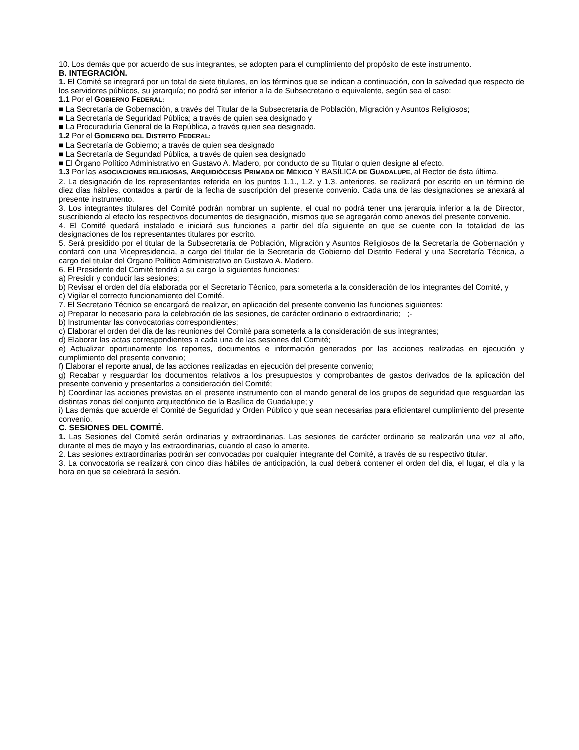10. Los demás que por acuerdo de sus integrantes, se adopten para el cumplimiento del propósito de este instrumento.
B. INTEGRACIÓN.
1. El Comité se integrará por un total de siete titulares, en los términos que se indican a continuación, con la salvedad que respecto de los servidores públicos, su jerarquía; no podrá ser inferior a la de Subsecretario o equivalente, según sea el caso:
1.1 Por el GOBIERNO FEDERAL:
■ La Secretaría de Gobernación, a través del Titular de la Subsecretaría de Población, Migración y Asuntos Religiosos;
■ La Secretaría de Seguridad Pública; a través de quien sea designado y
■ La Procuraduría General de la República, a través quien sea designado.
1.2 Por el GOBIERNO DEL DISTRITO FEDERAL:
■ La Secretaría de Gobierno; a través de quien sea designado
■ La Secretaría de Segundad Pública, a través de quien sea designado
■ El Órgano Político Administrativo en Gustavo A. Madero, por conducto de su Titular o quien designe al efecto.
1.3 Por las ASOCIACIONES RELIGIOSAS, ARQUIDIÓCESIS PRIMADA DE MÉXICO Y BASÍLICA DE GUADALUPE, al Rector de ésta última.
2. La designación de los representantes referida en los puntos 1.1., 1.2. y 1.3. anteriores, se realizará por escrito en un término de diez días hábiles, contados a partir de la fecha de suscripción del presente convenio. Cada una de las designaciones se anexará al presente instrumento.
3. Los integrantes titulares del Comité podrán nombrar un suplente, el cual no podrá tener una jerarquía inferior a la de Director, suscribiendo al efecto los respectivos documentos de designación, mismos que se agregarán como anexos del presente convenio.
4. El Comité quedará instalado e iniciará sus funciones a partir del día siguiente en que se cuente con la totalidad de las designaciones de los representantes titulares por escrito.
5. Será presidido por el titular de la Subsecretaría de Población, Migración y Asuntos Religiosos de la Secretaría de Gobernación y contará con una Vicepresidencia, a cargo del titular de la Secretaría de Gobierno del Distrito Federal y una Secretaría Técnica, a cargo del titular del Órgano Político Administrativo en Gustavo A. Madero.
6. El Presidente del Comité tendrá a su cargo la siguientes funciones:
a) Presidir y conducir las sesiones;
b) Revisar el orden del día elaborada por el Secretario Técnico, para someterla a la consideración de los integrantes del Comité, y
c) Vigilar el correcto funcionamiento del Comité.
7. El Secretario Técnico se encargará de realizar, en aplicación del presente convenio las funciones siguientes:
a) Preparar lo necesario para la celebración de las sesiones, de carácter ordinario o extraordinario; ;-
b) Instrumentar las convocatorias correspondientes;
c) Elaborar el orden del día de las reuniones del Comité para someterla a la consideración de sus integrantes;
d) Elaborar las actas correspondientes a cada una de las sesiones del Comité;
e) Actualizar oportunamente los reportes, documentos e información generados por las acciones realizadas en ejecución y cumplimiento del presente convenio;
f) Elaborar el reporte anual, de las acciones realizadas en ejecución del presente convenio;
g) Recabar y resguardar los documentos relativos a los presupuestos y comprobantes de gastos derivados de la aplicación del presente convenio y presentarlos a consideración del Comité;
h) Coordinar las acciones previstas en el presente instrumento con el mando general de los grupos de seguridad que resguardan las distintas zonas del conjunto arquitectónico de la Basílica de Guadalupe; y
i) Las demás que acuerde el Comité de Seguridad y Orden Público y que sean necesarias para eficientarel cumplimiento del presente convenio.
C. SESIONES DEL COMITÉ.
1. Las Sesiones del Comité serán ordinarias y extraordinarias. Las sesiones de carácter ordinario se realizarán una vez al año, durante el mes de mayo y las extraordinarias, cuando el caso lo amerite.
2. Las sesiones extraordinarias podrán ser convocadas por cualquier integrante del Comité, a través de su respectivo titular.
3. La convocatoria se realizará con cinco días hábiles de anticipación, la cual deberá contener el orden del día, el lugar, el día y la hora en que se celebrará la sesión.